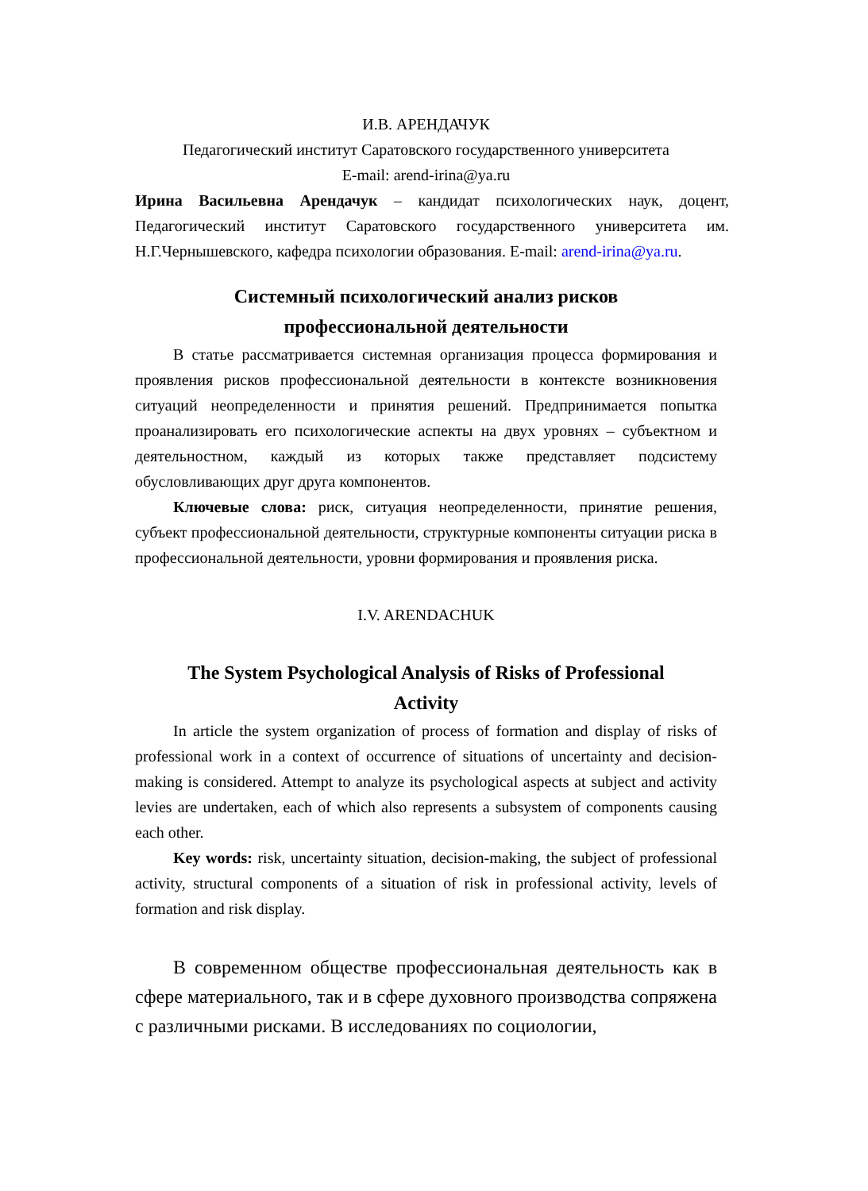И.В. АРЕНДАЧУК
Педагогический институт Саратовского государственного университета
E-mail: arend-irina@ya.ru
Ирина Васильевна Арендачук – кандидат психологических наук, доцент, Педагогический институт Саратовского государственного университета им. Н.Г.Чернышевского, кафедра психологии образования. E-mail: arend-irina@ya.ru.
Системный психологический анализ рисков
профессиональной деятельности
В статье рассматривается системная организация процесса формирования и проявления рисков профессиональной деятельности в контексте возникновения ситуаций неопределенности и принятия решений. Предпринимается попытка проанализировать его психологические аспекты на двух уровнях – субъектном и деятельностном, каждый из которых также представляет подсистему обусловливающих друг друга компонентов.
Ключевые слова: риск, ситуация неопределенности, принятие решения, субъект профессиональной деятельности, структурные компоненты ситуации риска в профессиональной деятельности, уровни формирования и проявления риска.
I.V. ARENDACHUK
The System Psychological Analysis of Risks of Professional
Activity
In article the system organization of process of formation and display of risks of professional work in a context of occurrence of situations of uncertainty and decision-making is considered. Attempt to analyze its psychological aspects at subject and activity levies are undertaken, each of which also represents a subsystem of components causing each other.
Key words: risk, uncertainty situation, decision-making, the subject of professional activity, structural components of a situation of risk in professional activity, levels of formation and risk display.
В современном обществе профессиональная деятельность как в сфере материального, так и в сфере духовного производства сопряжена с различными рисками. В исследованиях по социологии,